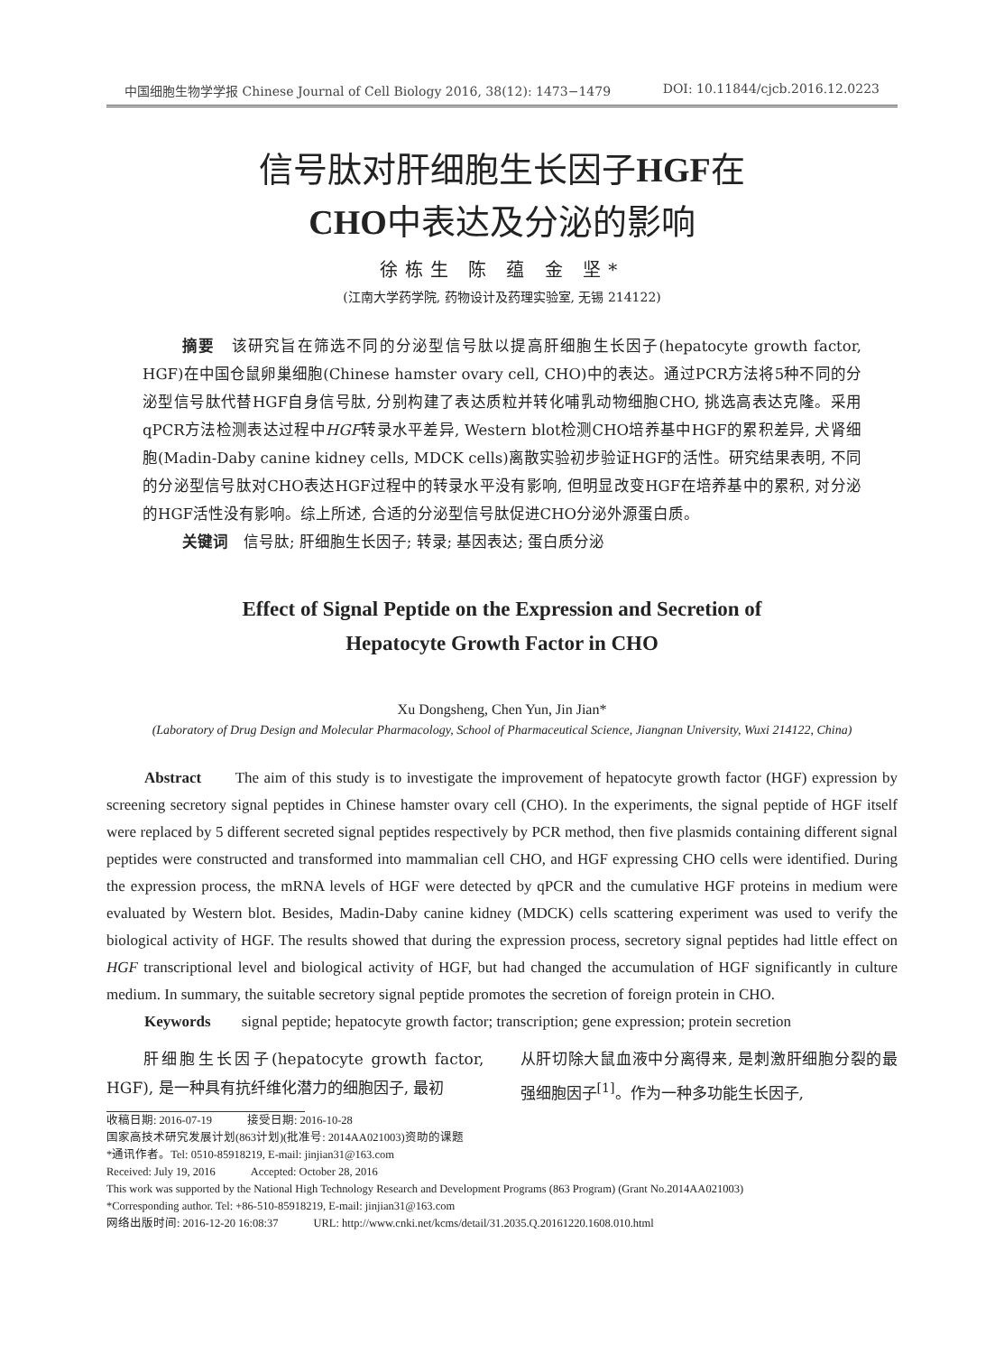中国细胞生物学学报 Chinese Journal of Cell Biology 2016, 38(12): 1473−1479 DOI: 10.11844/cjcb.2016.12.0223
信号肽对肝细胞生长因子HGF在
CHO中表达及分泌的影响
徐栋生 陈 蕴 金 坚*
(江南大学药学院, 药物设计及药理实验室, 无锡 214122)
摘要　该研究旨在筛选不同的分泌型信号肽以提高肝细胞生长因子(hepatocyte growth factor, HGF)在中国仓鼠卵巢细胞(Chinese hamster ovary cell, CHO)中的表达。通过PCR方法将5种不同的分泌型信号肽代替HGF自身信号肽, 分别构建了表达质粒并转化哺乳动物细胞CHO, 挑选高表达克隆。采用qPCR方法检测表达过程中HGF转录水平差异, Western blot检测CHO培养基中HGF的累积差异, 犬肾细胞(Madin-Daby canine kidney cells, MDCK cells)离散实验初步验证HGF的活性。研究结果表明, 不同的分泌型信号肽对CHO表达HGF过程中的转录水平没有影响, 但明显改变HGF在培养基中的累积, 对分泌的HGF活性没有影响。综上所述, 合适的分泌型信号肽促进CHO分泌外源蛋白质。
关键词　信号肽; 肝细胞生长因子; 转录; 基因表达; 蛋白质分泌
Effect of Signal Peptide on the Expression and Secretion of
Hepatocyte Growth Factor in CHO
Xu Dongsheng, Chen Yun, Jin Jian*
(Laboratory of Drug Design and Molecular Pharmacology, School of Pharmaceutical Science, Jiangnan University, Wuxi 214122, China)
Abstract　　The aim of this study is to investigate the improvement of hepatocyte growth factor (HGF) expression by screening secretory signal peptides in Chinese hamster ovary cell (CHO). In the experiments, the signal peptide of HGF itself were replaced by 5 different secreted signal peptides respectively by PCR method, then five plasmids containing different signal peptides were constructed and transformed into mammalian cell CHO, and HGF expressing CHO cells were identified. During the expression process, the mRNA levels of HGF were detected by qPCR and the cumulative HGF proteins in medium were evaluated by Western blot. Besides, Madin-Daby canine kidney (MDCK) cells scattering experiment was used to verify the biological activity of HGF. The results showed that during the expression process, secretory signal peptides had little effect on HGF transcriptional level and biological activity of HGF, but had changed the accumulation of HGF significantly in culture medium. In summary, the suitable secretory signal peptide promotes the secretion of foreign protein in CHO.
Keywords　　signal peptide; hepatocyte growth factor; transcription; gene expression; protein secretion
　　肝细胞生长因子(hepatocyte growth factor, HGF), 是一种具有抗纤维化潜力的细胞因子, 最初
从肝切除大鼠血液中分离得来, 是刺激肝细胞分裂的最强细胞因子<sup>[1]</sup>。作为一种多功能生长因子,
收稿日期: 2016-07-19　　　接受日期: 2016-10-28
国家高技术研究发展计划(863计划)(批准号: 2014AA021003)资助的课题
*通讯作者。Tel: 0510-85918219, E-mail: jinjian31@163.com
Received: July 19, 2016　　　Accepted: October 28, 2016
This work was supported by the National High Technology Research and Development Programs (863 Program) (Grant No.2014AA021003)
*Corresponding author. Tel: +86-510-85918219, E-mail: jinjian31@163.com
网络出版时间: 2016-12-20 16:08:37　　　URL: http://www.cnki.net/kcms/detail/31.2035.Q.20161220.1608.010.html